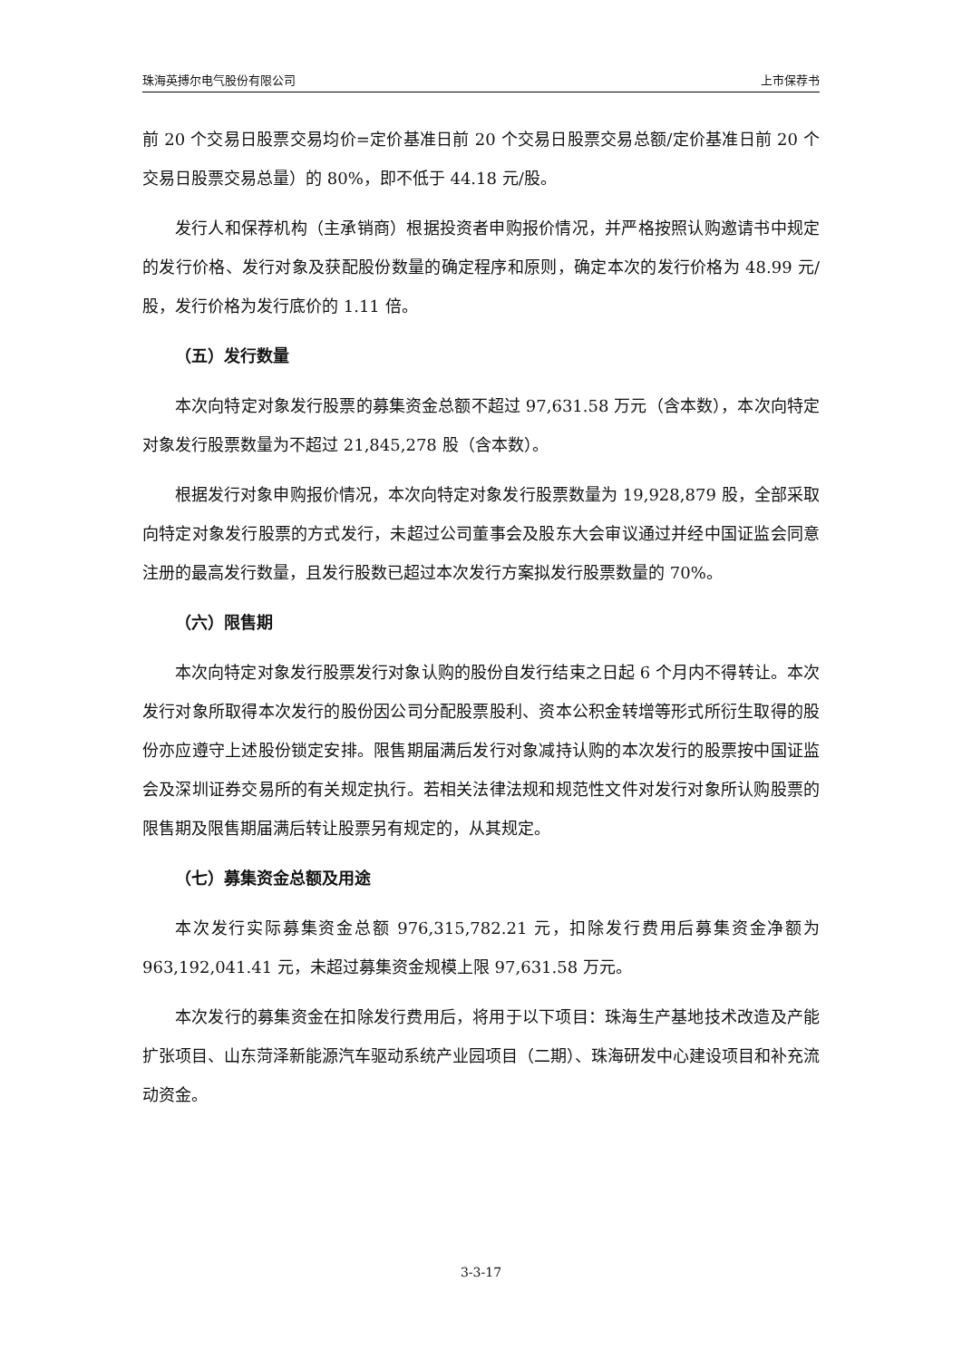珠海英搏尔电气股份有限公司 上市保荐书
前 20 个交易日股票交易均价=定价基准日前 20 个交易日股票交易总额/定价基准日前 20 个交易日股票交易总量）的 80%，即不低于 44.18 元/股。
发行人和保荐机构（主承销商）根据投资者申购报价情况，并严格按照认购邀请书中规定的发行价格、发行对象及获配股份数量的确定程序和原则，确定本次的发行价格为 48.99 元/股，发行价格为发行底价的 1.11 倍。
（五）发行数量
本次向特定对象发行股票的募集资金总额不超过 97,631.58 万元（含本数），本次向特定对象发行股票数量为不超过 21,845,278 股（含本数）。
根据发行对象申购报价情况，本次向特定对象发行股票数量为 19,928,879 股，全部采取向特定对象发行股票的方式发行，未超过公司董事会及股东大会审议通过并经中国证监会同意注册的最高发行数量，且发行股数已超过本次发行方案拟发行股票数量的 70%。
（六）限售期
本次向特定对象发行股票发行对象认购的股份自发行结束之日起 6 个月内不得转让。本次发行对象所取得本次发行的股份因公司分配股票股利、资本公积金转增等形式所衍生取得的股份亦应遵守上述股份锁定安排。限售期届满后发行对象减持认购的本次发行的股票按中国证监会及深圳证券交易所的有关规定执行。若相关法律法规和规范性文件对发行对象所认购股票的限售期及限售期届满后转让股票另有规定的，从其规定。
（七）募集资金总额及用途
本次发行实际募集资金总额 976,315,782.21 元，扣除发行费用后募集资金净额为 963,192,041.41 元，未超过募集资金规模上限 97,631.58 万元。
本次发行的募集资金在扣除发行费用后，将用于以下项目：珠海生产基地技术改造及产能扩张项目、山东菏泽新能源汽车驱动系统产业园项目（二期）、珠海研发中心建设项目和补充流动资金。
3-3-17